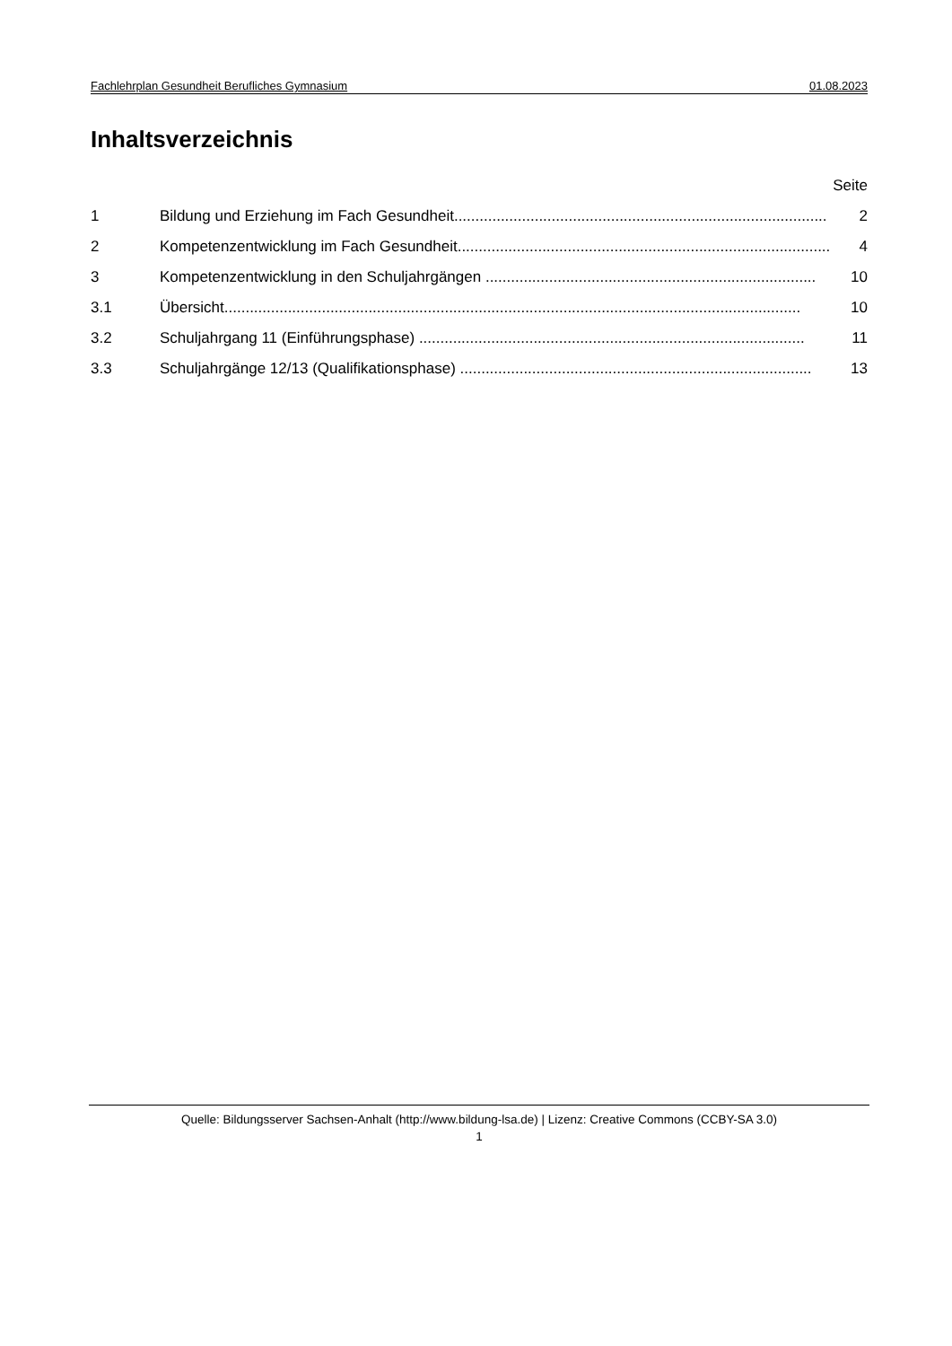Fachlehrplan Gesundheit Berufliches Gymnasium 01.08.2023
Inhaltsverzeichnis
Seite
1 Bildung und Erziehung im Fach Gesundheit........................................................................................ 2
2 Kompetenzentwicklung im Fach Gesundheit........................................................................................ 4
3 Kompetenzentwicklung in den Schuljahrgängen .............................................................................. 10
3.1 Übersicht........................................................................................................................................ 10
3.2 Schuljahrgang 11 (Einführungsphase) ........................................................................................... 11
3.3 Schuljahrgänge 12/13 (Qualifikationsphase) ................................................................................... 13
Quelle: Bildungsserver Sachsen-Anhalt (http://www.bildung-lsa.de) | Lizenz: Creative Commons (CCBY-SA 3.0)
1